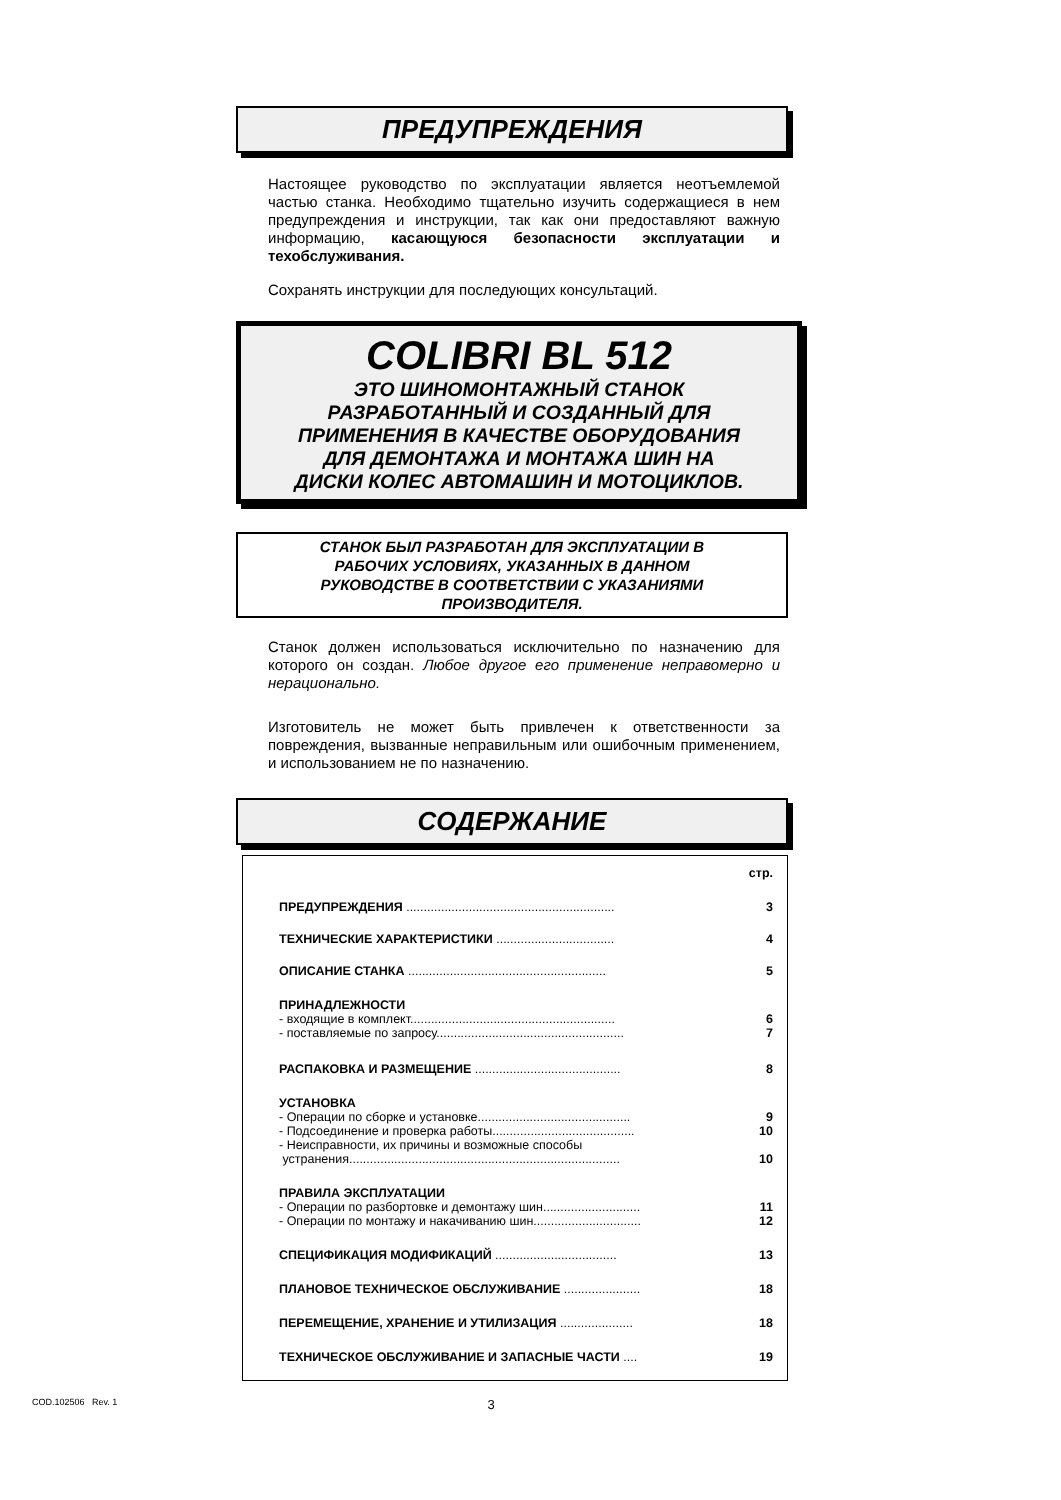ПРЕДУПРЕЖДЕНИЯ
Настоящее руководство по эксплуатации является неотъемлемой частью станка. Необходимо тщательно изучить содержащиеся в нем предупреждения и инструкции, так как они предоставляют важную информацию, касающуюся безопасности эксплуатации и техобслуживания.
Сохранять инструкции для последующих консультаций.
COLIBRI BL 512
ЭТО ШИНОМОНТАЖНЫЙ СТАНОК
РАЗРАБОТАННЫЙ И СОЗДАННЫЙ ДЛЯ
ПРИМЕНЕНИЯ В КАЧЕСТВЕ ОБОРУДОВАНИЯ
ДЛЯ ДЕМОНТАЖА И МОНТАЖА ШИН НА
ДИСКИ КОЛЕС АВТОМАШИН И МОТОЦИКЛОВ.
СТАНОК БЫЛ РАЗРАБОТАН ДЛЯ ЭКСПЛУАТАЦИИ В
РАБОЧИХ УСЛОВИЯХ, УКАЗАННЫХ В ДАННОМ
РУКОВОДСТВЕ В СООТВЕТСТВИИ С УКАЗАНИЯМИ
ПРОИЗВОДИТЕЛЯ.
Станок должен использоваться исключительно по назначению для которого он создан. Любое другое его применение неправомерно и нерационально.
Изготовитель не может быть привлечен к ответственности за повреждения, вызванные неправильным или ошибочным применением, и использованием не по назначению.
СОДЕРЖАНИЕ
| | стр. |
| ПРЕДУПРЕЖДЕНИЯ ............................................................ | 3 |
| ТЕХНИЧЕСКИЕ ХАРАКТЕРИСТИКИ .................................. | 4 |
| ОПИСАНИЕ СТАНКА ......................................................... | 5 |
| ПРИНАДЛЕЖНОСТИ | |
| - входящие в комплект........................................................... | 6 |
| - поставляемые по запросу...................................................... | 7 |
| РАСПАКОВКА И РАЗМЕЩЕНИЕ .......................................... | 8 |
| УСТАНОВКА | |
| - Операции по сборке и установке............................................ | 9 |
| - Подсоединение и проверка работы......................................... | 10 |
| - Неисправности, их причины и возможные способы устранения.............................................................................. | 10 |
| ПРАВИЛА ЭКСПЛУАТАЦИИ | |
| - Операции по разбортовке и демонтажу шин............................ | 11 |
| - Операции по монтажу и накачиванию шин............................... | 12 |
| СПЕЦИФИКАЦИЯ МОДИФИКАЦИЙ ................................... | 13 |
| ПЛАНОВОЕ ТЕХНИЧЕСКОЕ ОБСЛУЖИВАНИЕ ...................... | 18 |
| ПЕРЕМЕЩЕНИЕ, ХРАНЕНИЕ И УТИЛИЗАЦИЯ ..................... | 18 |
| ТЕХНИЧЕСКОЕ ОБСЛУЖИВАНИЕ И ЗАПАСНЫЕ ЧАСТИ .... | 19 |
COD.102506 Rev. 1 3